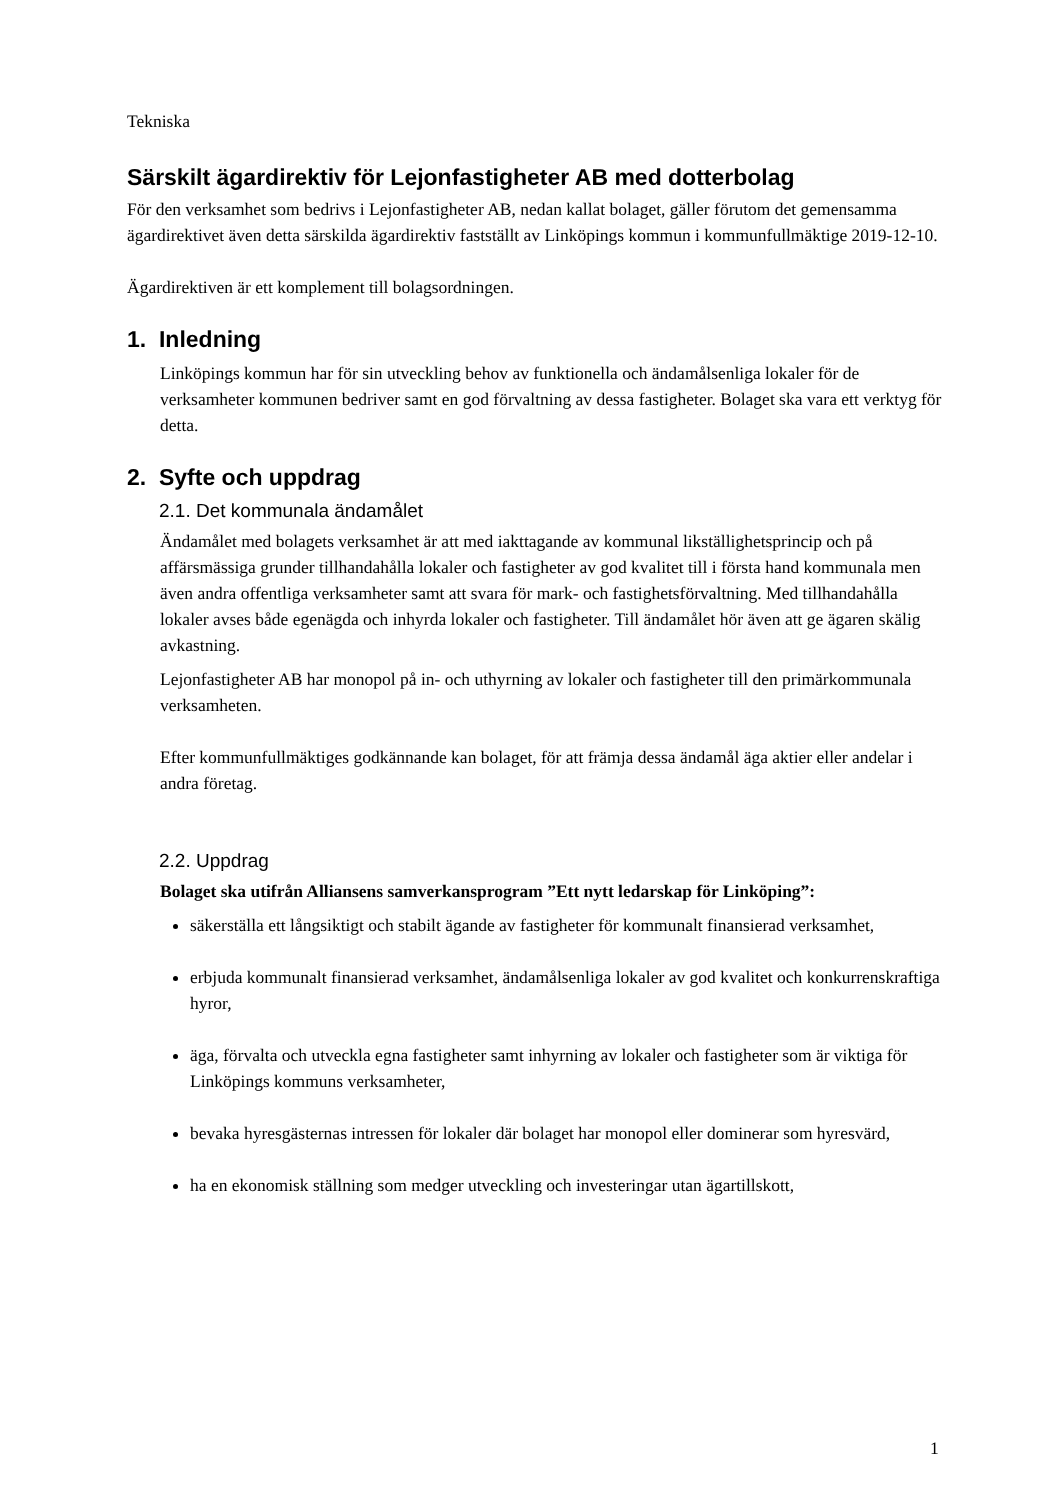Tekniska
Särskilt ägardirektiv för Lejonfastigheter AB med dotterbolag
För den verksamhet som bedrivs i Lejonfastigheter AB, nedan kallat bolaget, gäller förutom det gemensamma ägardirektivet även detta särskilda ägardirektiv fastställt av Linköpings kommun i kommunfullmäktige 2019-12-10.
Ägardirektiven är ett komplement till bolagsordningen.
1. Inledning
Linköpings kommun har för sin utveckling behov av funktionella och ändamålsenliga lokaler för de verksamheter kommunen bedriver samt en god förvaltning av dessa fastigheter. Bolaget ska vara ett verktyg för detta.
2. Syfte och uppdrag
2.1. Det kommunala ändamålet
Ändamålet med bolagets verksamhet är att med iakttagande av kommunal likställighetsprincip och på affärsmässiga grunder tillhandahålla lokaler och fastigheter av god kvalitet till i första hand kommunala men även andra offentliga verksamheter samt att svara för mark- och fastighetsförvaltning. Med tillhandahålla lokaler avses både egenägda och inhyrda lokaler och fastigheter. Till ändamålet hör även att ge ägaren skälig avkastning.
Lejonfastigheter AB har monopol på in- och uthyrning av lokaler och fastigheter till den primärkommunala verksamheten.
Efter kommunfullmäktiges godkännande kan bolaget, för att främja dessa ändamål äga aktier eller andelar i andra företag.
2.2. Uppdrag
Bolaget ska utifrån Alliansens samverkansprogram ”Ett nytt ledarskap för Linköping”:
säkerställa ett långsiktigt och stabilt ägande av fastigheter för kommunalt finansierad verksamhet,
erbjuda kommunalt finansierad verksamhet, ändamålsenliga lokaler av god kvalitet och konkurrenskraftiga hyror,
äga, förvalta och utveckla egna fastigheter samt inhyrning av lokaler och fastigheter som är viktiga för Linköpings kommuns verksamheter,
bevaka hyresgästernas intressen för lokaler där bolaget har monopol eller dominerar som hyresvärd,
ha en ekonomisk ställning som medger utveckling och investeringar utan ägartillskott,
1